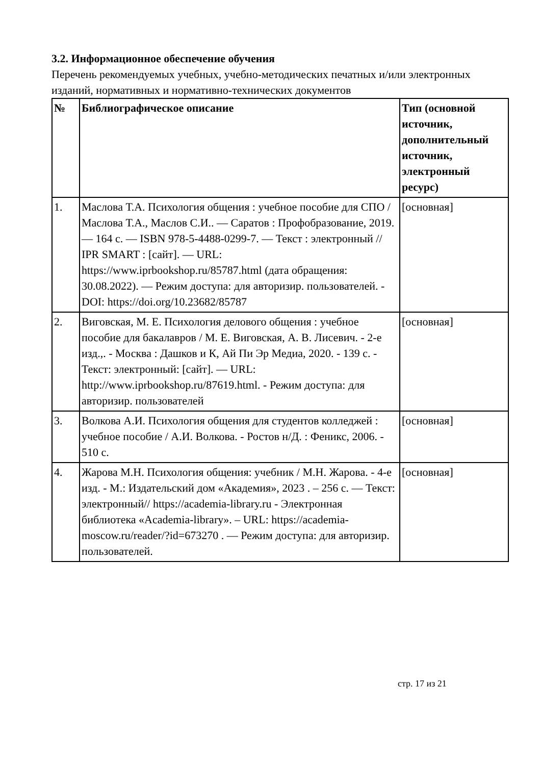3.2. Информационное обеспечение обучения
Перечень рекомендуемых учебных, учебно-методических печатных и/или электронных изданий, нормативных и нормативно-технических документов
| № | Библиографическое описание | Тип (основной источник, дополнительный источник, электронный ресурс) |
| --- | --- | --- |
| 1. | Маслова Т.А. Психология общения : учебное пособие для СПО / Маслова Т.А., Маслов С.И.. — Саратов : Профобразование, 2019. — 164 c. — ISBN 978-5-4488-0299-7. — Текст : электронный // IPR SMART : [сайт]. — URL: https://www.iprbookshop.ru/85787.html (дата обращения: 30.08.2022). — Режим доступа: для авторизир. пользователей. - DOI: https://doi.org/10.23682/85787 | [основная] |
| 2. | Виговская, М. Е. Психология делового общения : учебное пособие для бакалавров / М. Е. Виговская, А. В. Лисевич. - 2-е изд.,. - Москва : Дашков и К, Ай Пи Эр Медиа, 2020. - 139 c. - Текст: электронный: [сайт]. — URL: http://www.iprbookshop.ru/87619.html. - Режим доступа: для авторизир. пользователей | [основная] |
| 3. | Волкова А.И. Психология общения для студентов колледжей : учебное пособие / А.И. Волкова. - Ростов н/Д. : Феникс, 2006. - 510 с. | [основная] |
| 4. | Жарова М.Н. Психология общения: учебник / М.Н. Жарова. - 4-е изд. - М.: Издательский дом «Академия», 2023 . – 256 с. — Текст: электронный// https://academia-library.ru - Электронная библиотека «Academia-library». – URL: https://academia-moscow.ru/reader/?id=673270 . — Режим доступа: для авторизир. пользователей. | [основная] |
стр. 17 из 21